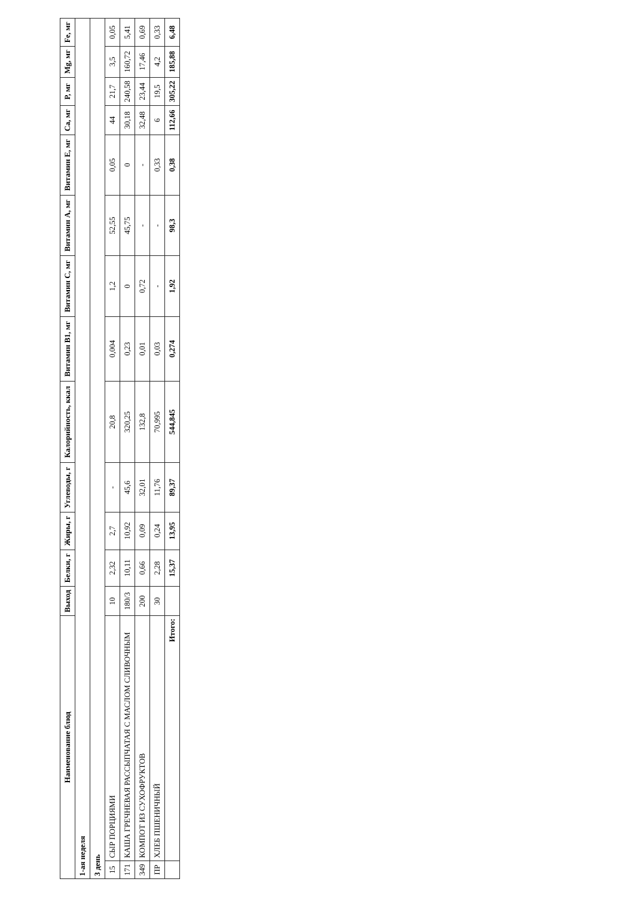| Наименование блюд | | Выход | Белки, г | Жиры, г | Углеводы, г | Калорийность, ккал | Витамин В1, мг | Витамин С, мг | Витамин А, мг | Витамин Е, мг | Са, мг | Р, мг | Mg, мг | Fe, мг |
| --- | --- | --- | --- | --- | --- | --- | --- | --- | --- | --- | --- | --- | --- | --- |
| 1-ая неделя | | | | | | | | | | | | | | |
| 3 день | | | | | | | | | | | | | | |
| 15 | СЫР ПОРЦИЯМИ | 10 | 2,32 | 2,7 | - | 20,8 | 0,004 | 1,2 | 52,55 | 0,05 | 44 | 21,7 | 3,5 | 0,05 |
| 171 | КАША ГРЕЧНЕВАЯ РАССЫПЧАТАЯ С МАСЛОМ СЛИВОЧНЫМ | 180/3 | 10,11 | 10,92 | 45,6 | 320,25 | 0,23 | 0 | 45,75 | 0 | 30,18 | 240,58 | 160,72 | 5,41 |
| 349 | КОМПОТ ИЗ СУХОФРУКТОВ | 200 | 0,66 | 0,09 | 32,01 | 132,8 | 0,01 | 0,72 | - | - | 32,48 | 23,44 | 17,46 | 0,69 |
| ПР | ХЛЕБ ПШЕНИЧНЫЙ | 30 | 2,28 | 0,24 | 11,76 | 70,995 | 0,03 | - | - | 0,33 | 6 | 19,5 | 4,2 | 0,33 |
| | Итого: | | 15,37 | 13,95 | 89,37 | 544,845 | 0,274 | 1,92 | 98,3 | 0,38 | 112,66 | 305,22 | 185,88 | 6,48 |